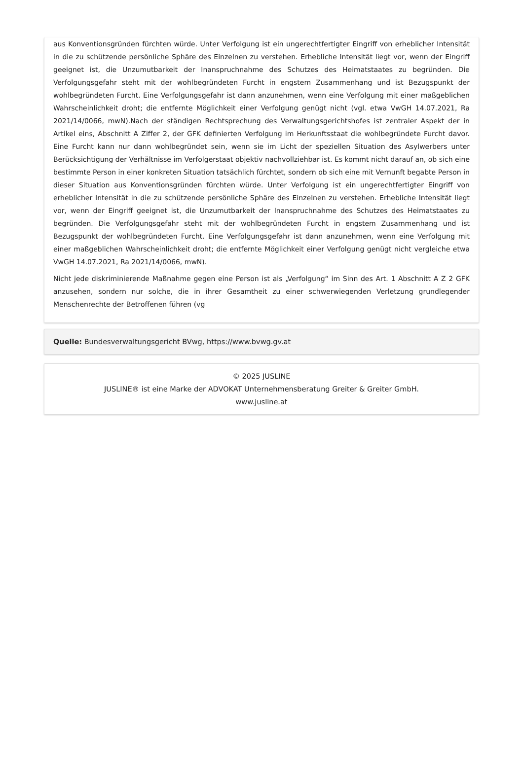aus Konventionsgründen fürchten würde. Unter Verfolgung ist ein ungerechtfertigter Eingriff von erheblicher Intensität in die zu schützende persönliche Sphäre des Einzelnen zu verstehen. Erhebliche Intensität liegt vor, wenn der Eingriff geeignet ist, die Unzumutbarkeit der Inanspruchnahme des Schutzes des Heimatstaates zu begründen. Die Verfolgungsgefahr steht mit der wohlbegründeten Furcht in engstem Zusammenhang und ist Bezugspunkt der wohlbegründeten Furcht. Eine Verfolgungsgefahr ist dann anzunehmen, wenn eine Verfolgung mit einer maßgeblichen Wahrscheinlichkeit droht; die entfernte Möglichkeit einer Verfolgung genügt nicht (vgl. etwa VwGH 14.07.2021, Ra 2021/14/0066, mwN).Nach der ständigen Rechtsprechung des Verwaltungsgerichtshofes ist zentraler Aspekt der in Artikel eins, Abschnitt A Ziffer 2, der GFK definierten Verfolgung im Herkunftsstaat die wohlbegründete Furcht davor. Eine Furcht kann nur dann wohlbegründet sein, wenn sie im Licht der speziellen Situation des Asylwerbers unter Berücksichtigung der Verhältnisse im Verfolgerstaat objektiv nachvollziehbar ist. Es kommt nicht darauf an, ob sich eine bestimmte Person in einer konkreten Situation tatsächlich fürchtet, sondern ob sich eine mit Vernunft begabte Person in dieser Situation aus Konventionsgründen fürchten würde. Unter Verfolgung ist ein ungerechtfertigter Eingriff von erheblicher Intensität in die zu schützende persönliche Sphäre des Einzelnen zu verstehen. Erhebliche Intensität liegt vor, wenn der Eingriff geeignet ist, die Unzumutbarkeit der Inanspruchnahme des Schutzes des Heimatstaates zu begründen. Die Verfolgungsgefahr steht mit der wohlbegründeten Furcht in engstem Zusammenhang und ist Bezugspunkt der wohlbegründeten Furcht. Eine Verfolgungsgefahr ist dann anzunehmen, wenn eine Verfolgung mit einer maßgeblichen Wahrscheinlichkeit droht; die entfernte Möglichkeit einer Verfolgung genügt nicht vergleiche etwa VwGH 14.07.2021, Ra 2021/14/0066, mwN).
Nicht jede diskriminierende Maßnahme gegen eine Person ist als „Verfolgung“ im Sinn des Art. 1 Abschnitt A Z 2 GFK anzusehen, sondern nur solche, die in ihrer Gesamtheit zu einer schwerwiegenden Verletzung grundlegender Menschenrechte der Betroffenen führen (vg
Quelle: Bundesverwaltungsgericht BVwg, https://www.bvwg.gv.at
© 2025 JUSLINE
JUSLINE® ist eine Marke der ADVOKAT Unternehmensberatung Greiter & Greiter GmbH.
www.jusline.at